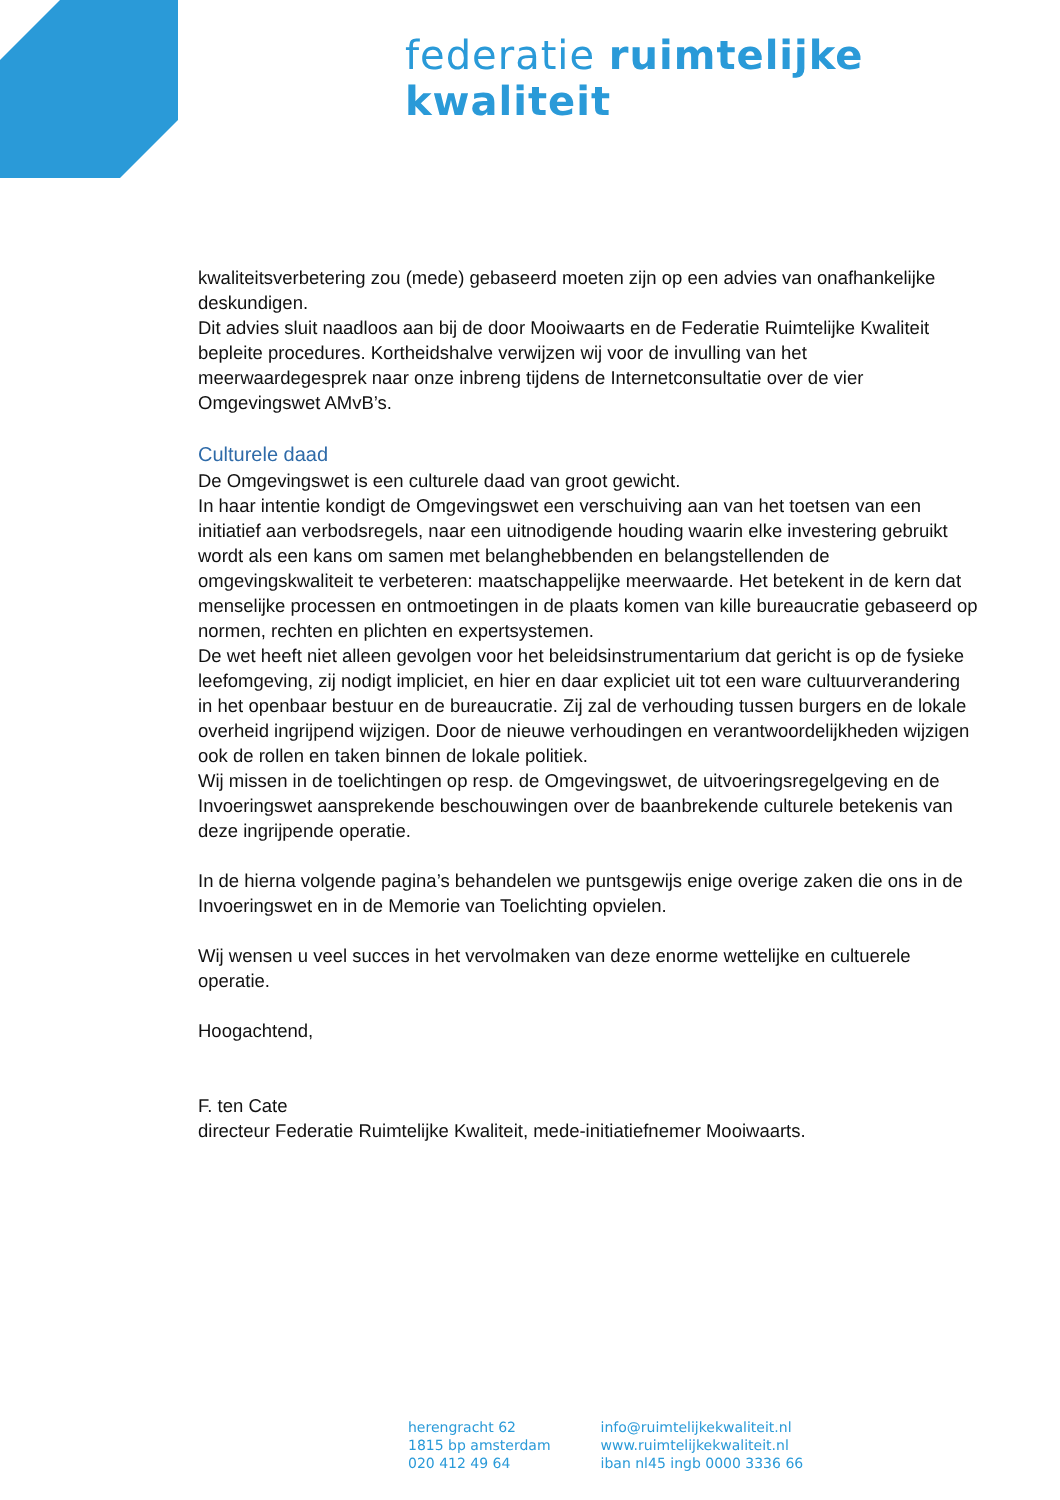federatie ruimtelijke kwaliteit
kwaliteitsverbetering zou (mede) gebaseerd moeten zijn op een advies van onafhankelijke deskundigen.
Dit advies sluit naadloos aan bij de door Mooiwaarts en de Federatie Ruimtelijke Kwaliteit bepleite procedures. Kortheidshalve verwijzen wij voor de invulling van het meerwaardegesprek naar onze inbreng tijdens de Internetconsultatie over de vier Omgevingswet AMvB’s.
Culturele daad
De Omgevingswet is een culturele daad van groot gewicht.
In haar intentie kondigt de Omgevingswet een verschuiving aan van het toetsen van een initiatief aan verbodsregels, naar een uitnodigende houding waarin elke investering gebruikt wordt als een kans om samen met belanghebbenden en belangstellenden de omgevingskwaliteit te verbeteren: maatschappelijke meerwaarde. Het betekent in de kern dat menselijke processen en ontmoetingen in de plaats komen van kille bureaucratie gebaseerd op normen, rechten en plichten en expertsystemen.
De wet heeft niet alleen gevolgen voor het beleidsinstrumentarium dat gericht is op de fysieke leefomgeving, zij nodigt impliciet, en hier en daar expliciet uit tot een ware cultuurverandering in het openbaar bestuur en de bureaucratie. Zij zal de verhouding tussen burgers en de lokale overheid ingrijpend wijzigen. Door de nieuwe verhoudingen en verantwoordelijkheden wijzigen ook de rollen en taken binnen de lokale politiek.
Wij missen in de toelichtingen op resp. de Omgevingswet, de uitvoeringsregelgeving en de Invoeringswet aansprekende beschouwingen over de baanbrekende culturele betekenis van deze ingrijpende operatie.
In de hierna volgende pagina’s behandelen we puntsgewijs enige overige zaken die ons in de Invoeringswet en in de Memorie van Toelichting opvielen.
Wij wensen u veel succes in het vervolmaken van deze enorme wettelijke en cultuerele operatie.
Hoogachtend,
F. ten Cate
directeur Federatie Ruimtelijke Kwaliteit, mede-initiatiefnemer Mooiwaarts.
herengracht 62
1815 bp amsterdam
020 412 49 64
info@ruimtelijkekwaliteit.nl
www.ruimtelijkekwaliteit.nl
iban nl45 ingb 0000 3336 66